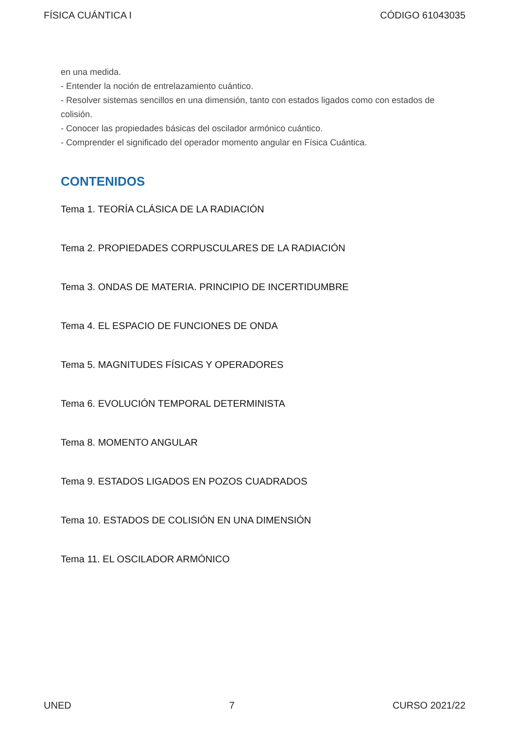FÍSICA CUÁNTICA I CÓDIGO 61043035
en una medida.
- Entender la noción de entrelazamiento cuántico.
- Resolver sistemas sencillos en una dimensión, tanto con estados ligados como con estados de colisión.
- Conocer las propiedades básicas del oscilador armónico cuántico.
- Comprender el significado del operador momento angular en Física Cuántica.
CONTENIDOS
Tema 1. TEORÍA CLÁSICA DE LA RADIACIÓN
Tema 2. PROPIEDADES CORPUSCULARES DE LA RADIACIÓN
Tema 3. ONDAS DE MATERIA. PRINCIPIO DE INCERTIDUMBRE
Tema 4. EL ESPACIO DE FUNCIONES DE ONDA
Tema 5. MAGNITUDES FÍSICAS Y OPERADORES
Tema 6. EVOLUCIÓN TEMPORAL DETERMINISTA
Tema 8. MOMENTO ANGULAR
Tema 9. ESTADOS LIGADOS EN POZOS CUADRADOS
Tema 10. ESTADOS DE COLISIÓN EN UNA DIMENSIÓN
Tema 11. EL OSCILADOR ARMÓNICO
UNED 7 CURSO 2021/22